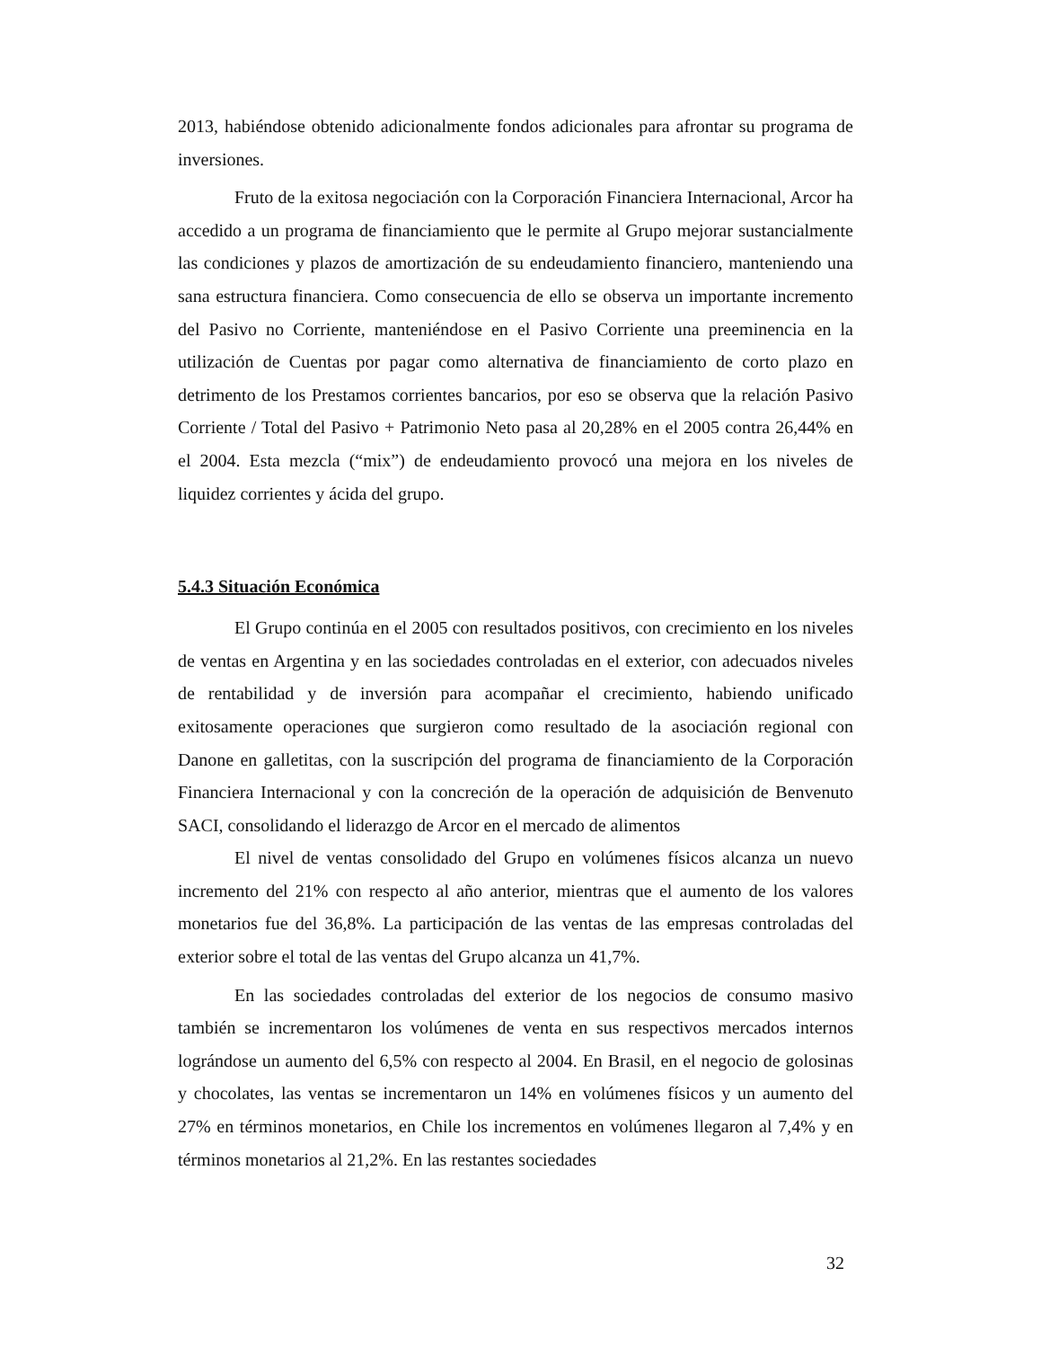2013, habiéndose obtenido adicionalmente fondos adicionales para afrontar su programa de inversiones.
Fruto de la exitosa negociación con la Corporación Financiera Internacional, Arcor ha accedido a un programa de financiamiento que le permite al Grupo mejorar sustancialmente las condiciones y plazos de amortización de su endeudamiento financiero, manteniendo una sana estructura financiera. Como consecuencia de ello se observa un importante incremento del Pasivo no Corriente, manteniéndose en el Pasivo Corriente una preeminencia en la utilización de Cuentas por pagar como alternativa de financiamiento de corto plazo en detrimento de los Prestamos corrientes bancarios, por eso se observa que la relación Pasivo Corriente / Total del Pasivo + Patrimonio Neto pasa al 20,28% en el 2005 contra 26,44% en el 2004. Esta mezcla (“mix”) de endeudamiento provocó una mejora en los niveles de liquidez corrientes y ácida del grupo.
5.4.3 Situación Económica
El Grupo continúa en el 2005 con resultados positivos, con crecimiento en los niveles de ventas en Argentina y en las sociedades controladas en el exterior, con adecuados niveles de rentabilidad y de inversión para acompañar el crecimiento, habiendo unificado exitosamente operaciones que surgieron como resultado de la asociación regional con Danone en galletitas, con la suscripción del programa de financiamiento de la Corporación Financiera Internacional y con la concreción de la operación de adquisición de Benvenuto SACI, consolidando el liderazgo de Arcor en el mercado de alimentos
El nivel de ventas consolidado del Grupo en volúmenes físicos alcanza un nuevo incremento del 21% con respecto al año anterior, mientras que el aumento de los valores monetarios fue del 36,8%. La participación de las ventas de las empresas controladas del exterior sobre el total de las ventas del Grupo alcanza un 41,7%.
En las sociedades controladas del exterior de los negocios de consumo masivo también se incrementaron los volúmenes de venta en sus respectivos mercados internos lográndose un aumento del 6,5% con respecto al 2004. En Brasil, en el negocio de golosinas y chocolates, las ventas se incrementaron un 14% en volúmenes físicos y un aumento del 27% en términos monetarios, en Chile los incrementos en volúmenes llegaron al 7,4% y en términos monetarios al 21,2%. En las restantes sociedades
32